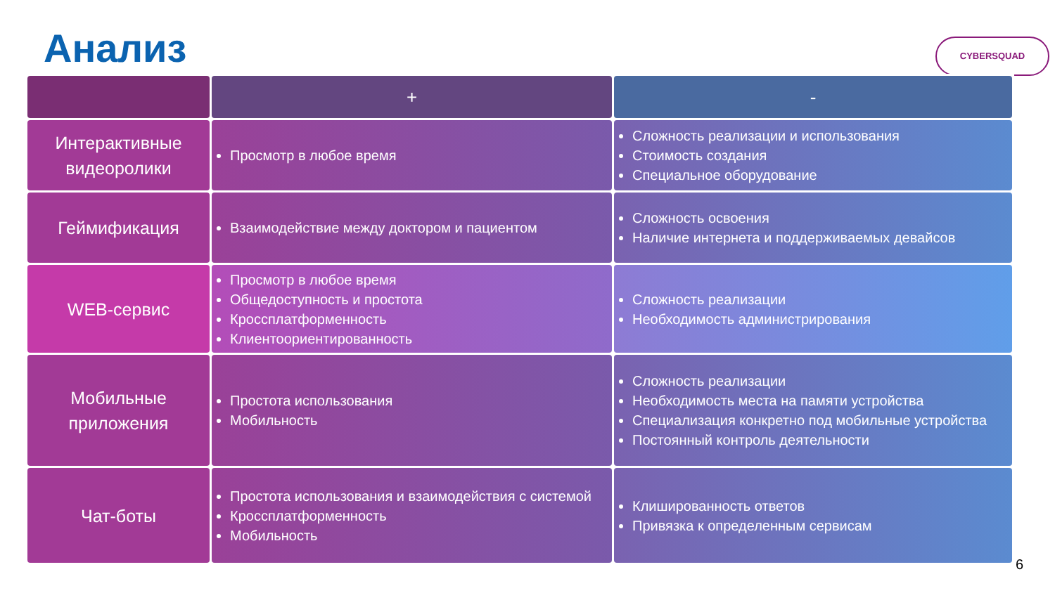Анализ CYBERSQUAD
| | + | - |
| --- | --- | --- |
| Интерактивные видеоролики | Просмотр в любое время | Сложность реализации и использования Стоимость создания Специальное оборудование |
| Геймификация | Взаимодействие между доктором и пациентом | Сложность освоения Наличие интернета и поддерживаемых девайсов |
| WEB-сервис | Просмотр в любое время Общедоступность и простота Кроссплатформенность Клиентоориентированность | Сложность реализации Необходимость администрирования |
| Мобильные приложения | Простота использования Мобильность | Сложность реализации Необходимость места на памяти устройства Специализация конкретно под мобильные устройства Постоянный контроль деятельности |
| Чат-боты | Простота использования и взаимодействия с системой Кроссплатформенность Мобильность | Клишированность ответов Привязка к определенным сервисам |
6